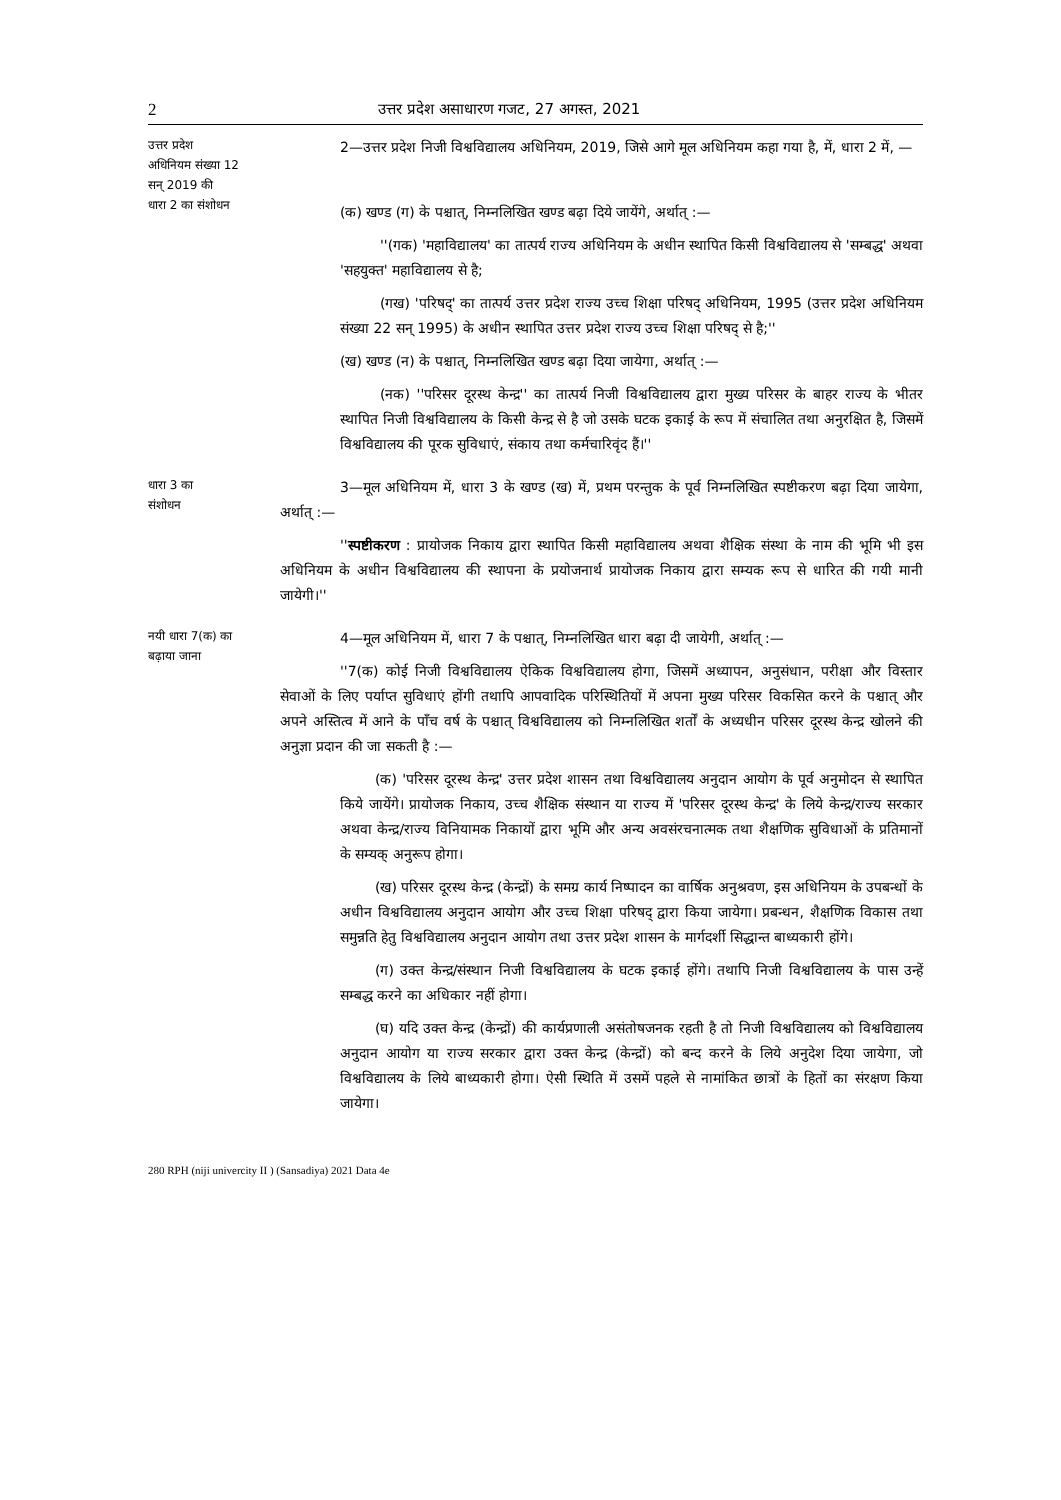2 उत्तर प्रदेश असाधारण गजट, 27 अगस्त, 2021
उत्तर प्रदेश
अधिनियम संख्या 12
सन् 2019 की
धारा 2 का संशोधन
2—उत्तर प्रदेश निजी विश्वविद्यालय अधिनियम, 2019, जिसे आगे मूल अधिनियम कहा गया है, में, धारा 2 में, —
(क) खण्ड (ग) के पश्चात्, निम्नलिखित खण्ड बढ़ा दिये जायेंगे, अर्थात् :—
''(गक) 'महाविद्यालय' का तात्पर्य राज्य अधिनियम के अधीन स्थापित किसी विश्वविद्यालय से 'सम्बद्ध' अथवा 'सहयुक्त' महाविद्यालय से है;
(गख) 'परिषद्' का तात्पर्य उत्तर प्रदेश राज्य उच्च शिक्षा परिषद् अधिनियम, 1995 (उत्तर प्रदेश अधिनियम संख्या 22 सन् 1995) के अधीन स्थापित उत्तर प्रदेश राज्य उच्च शिक्षा परिषद् से है;''
(ख) खण्ड (न) के पश्चात्, निम्नलिखित खण्ड बढ़ा दिया जायेगा, अर्थात् :—
(नक) ''परिसर दूरस्थ केन्द्र'' का तात्पर्य निजी विश्वविद्यालय द्वारा मुख्य परिसर के बाहर राज्य के भीतर स्थापित निजी विश्वविद्यालय के किसी केन्द्र से है जो उसके घटक इकाई के रूप में संचालित तथा अनुरक्षित है, जिसमें विश्वविद्यालय की पूरक सुविधाएं, संकाय तथा कर्मचारिवृंद हैं।''
धारा 3 का
संशोधन
3—मूल अधिनियम में, धारा 3 के खण्ड (ख) में, प्रथम परन्तुक के पूर्व निम्नलिखित स्पष्टीकरण बढ़ा दिया जायेगा, अर्थात् :—
''स्पष्टीकरण : प्रायोजक निकाय द्वारा स्थापित किसी महाविद्यालय अथवा शैक्षिक संस्था के नाम की भूमि भी इस अधिनियम के अधीन विश्वविद्यालय की स्थापना के प्रयोजनार्थ प्रायोजक निकाय द्वारा सम्यक रूप से धारित की गयी मानी जायेगी।''
नयी धारा 7(क) का
बढ़ाया जाना
4—मूल अधिनियम में, धारा 7 के पश्चात्, निम्नलिखित धारा बढ़ा दी जायेगी, अर्थात् :—
''7(क) कोई निजी विश्वविद्यालय ऐकिक विश्वविद्यालय होगा, जिसमें अध्यापन, अनुसंधान, परीक्षा और विस्तार सेवाओं के लिए पर्याप्त सुविधाएं होंगी तथापि आपवादिक परिस्थितियों में अपना मुख्य परिसर विकसित करने के पश्चात् और अपने अस्तित्व में आने के पाँच वर्ष के पश्चात् विश्वविद्यालय को निम्नलिखित शर्तों के अध्यधीन परिसर दूरस्थ केन्द्र खोलने की अनुज्ञा प्रदान की जा सकती है :—
(क) 'परिसर दूरस्थ केन्द्र' उत्तर प्रदेश शासन तथा विश्वविद्यालय अनुदान आयोग के पूर्व अनुमोदन से स्थापित किये जायेंगे। प्रायोजक निकाय, उच्च शैक्षिक संस्थान या राज्य में 'परिसर दूरस्थ केन्द्र' के लिये केन्द्र/राज्य सरकार अथवा केन्द्र/राज्य विनियामक निकायों द्वारा भूमि और अन्य अवसंरचनात्मक तथा शैक्षणिक सुविधाओं के प्रतिमानों के सम्यक् अनुरूप होगा।
(ख) परिसर दूरस्थ केन्द्र (केन्द्रों) के समग्र कार्य निष्पादन का वार्षिक अनुश्रवण, इस अधिनियम के उपबन्धों के अधीन विश्वविद्यालय अनुदान आयोग और उच्च शिक्षा परिषद् द्वारा किया जायेगा। प्रबन्धन, शैक्षणिक विकास तथा समुन्नति हेतु विश्वविद्यालय अनुदान आयोग तथा उत्तर प्रदेश शासन के मार्गदर्शी सिद्धान्त बाध्यकारी होंगे।
(ग) उक्त केन्द्र/संस्थान निजी विश्वविद्यालय के घटक इकाई होंगे। तथापि निजी विश्वविद्यालय के पास उन्हें सम्बद्ध करने का अधिकार नहीं होगा।
(घ) यदि उक्त केन्द्र (केन्द्रों) की कार्यप्रणाली असंतोषजनक रहती है तो निजी विश्वविद्यालय को विश्वविद्यालय अनुदान आयोग या राज्य सरकार द्वारा उक्त केन्द्र (केन्द्रों) को बन्द करने के लिये अनुदेश दिया जायेगा, जो विश्वविद्यालय के लिये बाध्यकारी होगा। ऐसी स्थिति में उसमें पहले से नामांकित छात्रों के हितों का संरक्षण किया जायेगा।
280 RPH (niji univercity II ) (Sansadiya) 2021 Data 4e